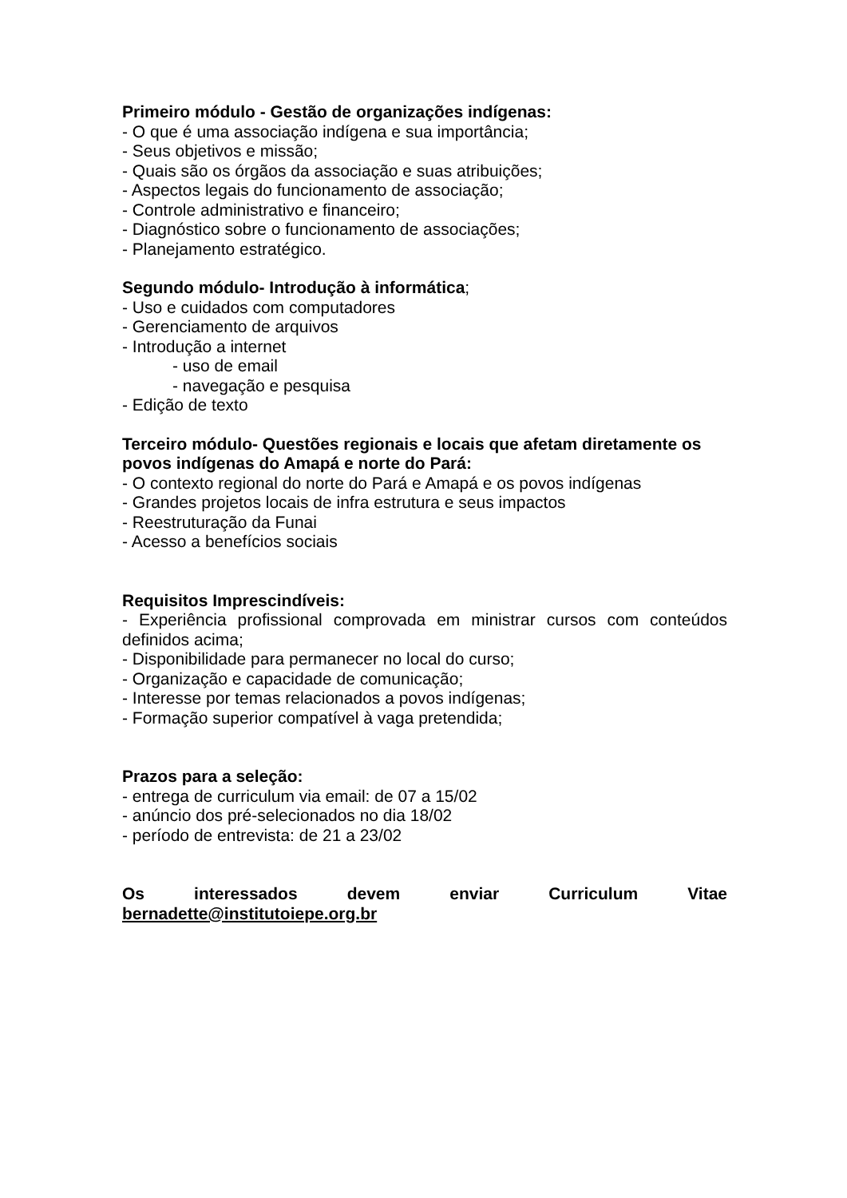Primeiro módulo - Gestão de organizações indígenas:
- O que é uma associação indígena e sua importância;
- Seus objetivos e missão;
- Quais são os órgãos da associação e suas atribuições;
- Aspectos legais do funcionamento de associação;
- Controle administrativo e financeiro;
- Diagnóstico sobre o funcionamento de associações;
- Planejamento estratégico.
Segundo módulo- Introdução à informática;
- Uso e cuidados com computadores
- Gerenciamento de arquivos
- Introdução a internet
- uso de email
- navegação e pesquisa
- Edição de texto
Terceiro módulo- Questões regionais e locais que afetam diretamente os povos indígenas do Amapá e norte do Pará:
- O contexto regional do norte do Pará e Amapá e os povos indígenas
- Grandes projetos locais de infra estrutura e seus impactos
- Reestruturação da Funai
- Acesso a benefícios sociais
Requisitos Imprescindíveis:
- Experiência profissional comprovada em ministrar cursos com conteúdos definidos acima;
- Disponibilidade para permanecer no local do curso;
- Organização e capacidade de comunicação;
- Interesse por temas relacionados a povos indígenas;
- Formação superior compatível à vaga pretendida;
Prazos para a seleção:
- entrega de curriculum via email: de 07 a 15/02
- anúncio dos pré-selecionados no dia 18/02
- período de entrevista: de 21 a 23/02
Os interessados devem enviar Curriculum Vitae
bernadette@institutoiepe.org.br